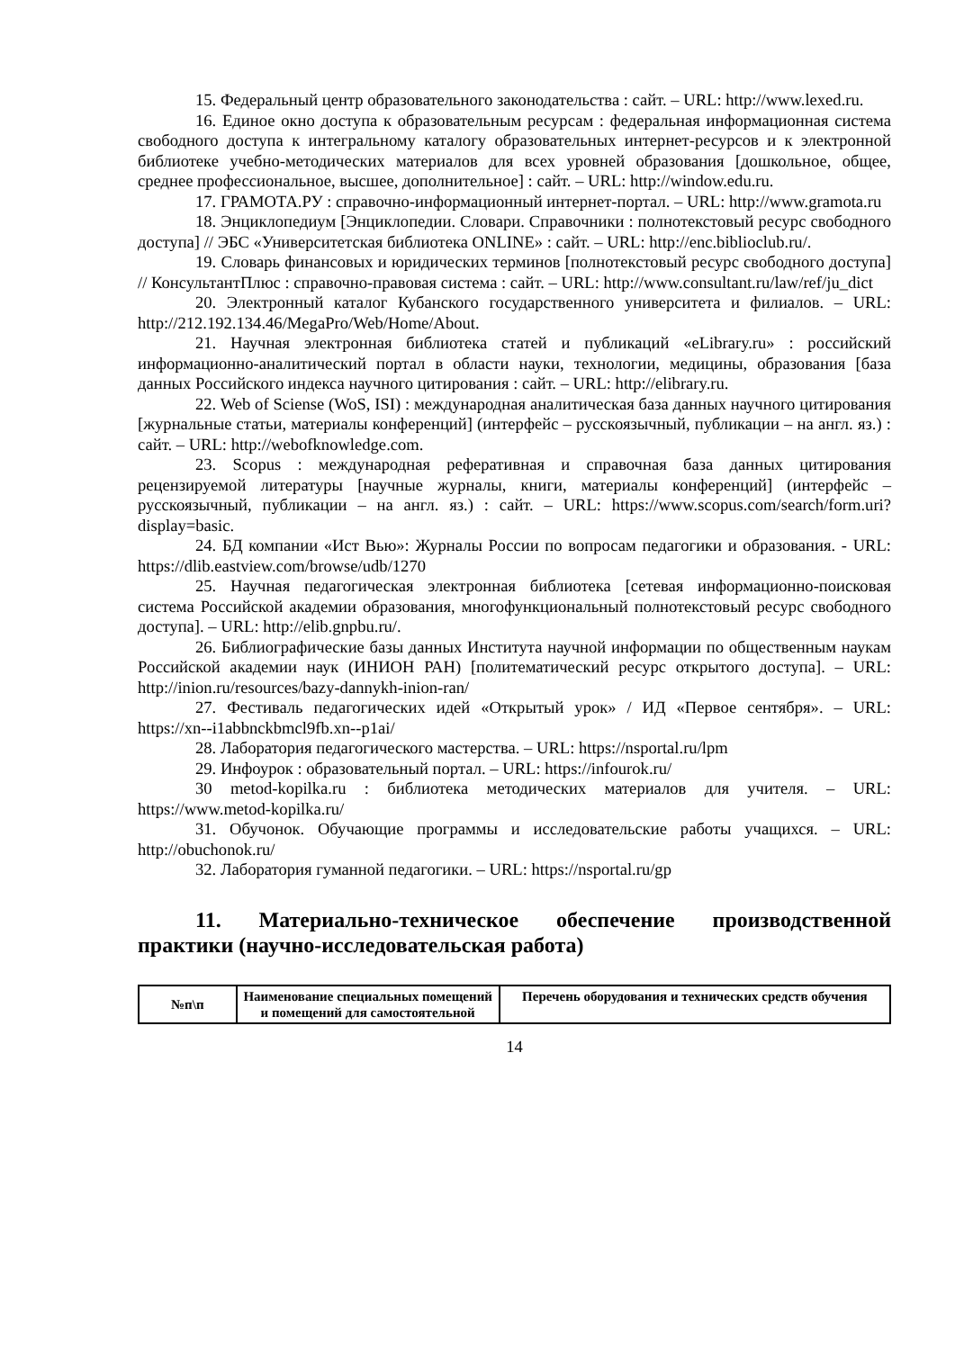15. Федеральный центр образовательного законодательства : сайт. – URL: http://www.lexed.ru.
16. Единое окно доступа к образовательным ресурсам : федеральная информационная система свободного доступа к интегральному каталогу образовательных интернет-ресурсов и к электронной библиотеке учебно-методических материалов для всех уровней образования [дошкольное, общее, среднее профессиональное, высшее, дополнительное] : сайт. – URL: http://window.edu.ru.
17. ГРАМОТА.РУ : справочно-информационный интернет-портал. – URL: http://www.gramota.ru
18. Энциклопедиум [Энциклопедии. Словари. Справочники : полнотекстовый ресурс свободного доступа] // ЭБС «Университетская библиотека ONLINE» : сайт. – URL: http://enc.biblioclub.ru/.
19. Словарь финансовых и юридических терминов [полнотекстовый ресурс свободного доступа] // КонсультантПлюс : справочно-правовая система : сайт. – URL: http://www.consultant.ru/law/ref/ju_dict
20. Электронный каталог Кубанского государственного университета и филиалов. – URL: http://212.192.134.46/MegaPro/Web/Home/About.
21. Научная электронная библиотека статей и публикаций «eLibrary.ru» : российский информационно-аналитический портал в области науки, технологии, медицины, образования [база данных Российского индекса научного цитирования : сайт. – URL: http://elibrary.ru.
22. Web of Sciense (WoS, ISI) : международная аналитическая база данных научного цитирования [журнальные статьи, материалы конференций] (интерфейс – русскоязычный, публикации – на англ. яз.) : сайт. – URL: http://webofknowledge.com.
23. Scopus : международная реферативная и справочная база данных цитирования рецензируемой литературы [научные журналы, книги, материалы конференций] (интерфейс – русскоязычный, публикации – на англ. яз.) : сайт. – URL: https://www.scopus.com/search/form.uri?display=basic.
24. БД компании «Ист Вью»: Журналы России по вопросам педагогики и образования. - URL: https://dlib.eastview.com/browse/udb/1270
25. Научная педагогическая электронная библиотека [сетевая информационно-поисковая система Российской академии образования, многофункциональный полнотекстовый ресурс свободного доступа]. – URL: http://elib.gnpbu.ru/.
26. Библиографические базы данных Института научной информации по общественным наукам Российской академии наук (ИНИОН РАН) [политематический ресурс открытого доступа]. – URL: http://inion.ru/resources/bazy-dannykh-inion-ran/
27. Фестиваль педагогических идей «Открытый урок» / ИД «Первое сентября». – URL: https://xn--i1abbnckbmcl9fb.xn--p1ai/
28. Лаборатория педагогического мастерства. – URL: https://nsportal.ru/lpm
29. Инфоурок : образовательный портал. – URL: https://infourok.ru/
30 metod-kopilka.ru : библиотека методических материалов для учителя. – URL: https://www.metod-kopilka.ru/
31. Обучонок. Обучающие программы и исследовательские работы учащихся. – URL: http://obuchonok.ru/
32. Лаборатория гуманной педагогики. – URL: https://nsportal.ru/gp
11. Материально-техническое обеспечение производственной практики (научно-исследовательская работа)
| №п\п | Наименование специальных помещений и помещений для самостоятельной | Перечень оборудования и технических средств обучения |
| --- | --- | --- |
14